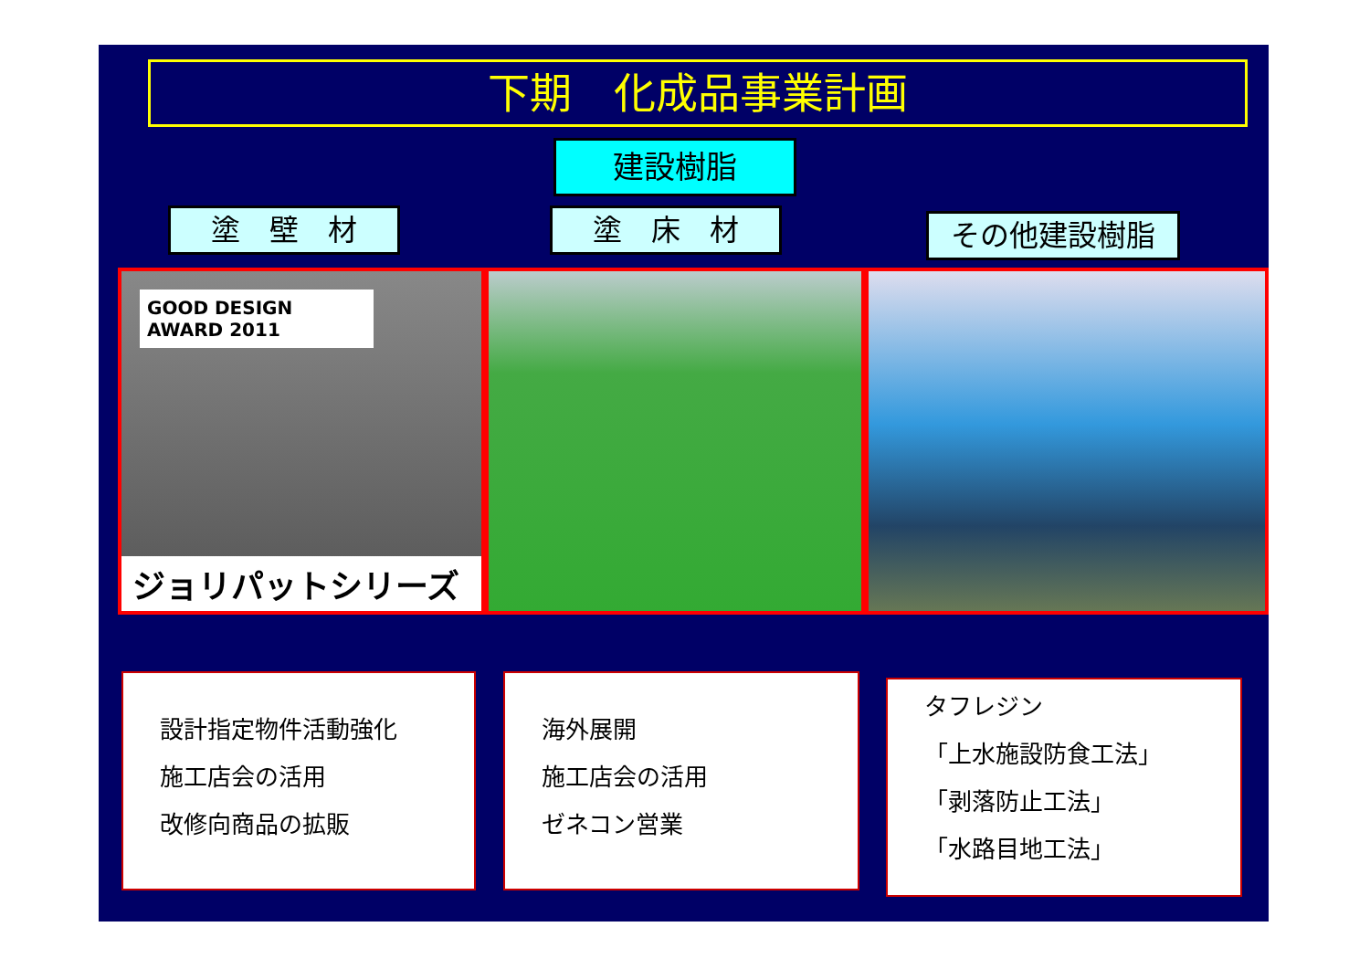下期　化成品事業計画
建設樹脂
塗　壁　材 塗　床　材 その他建設樹脂
GOOD DESIGN AWARD 2011
ジョリパットシリーズ
設計指定物件活動強化
施工店会の活用
改修向商品の拡販
海外展開
施工店会の活用
ゼネコン営業
タフレジン
「上水施設防食工法」
「剥落防止工法」
「水路目地工法」